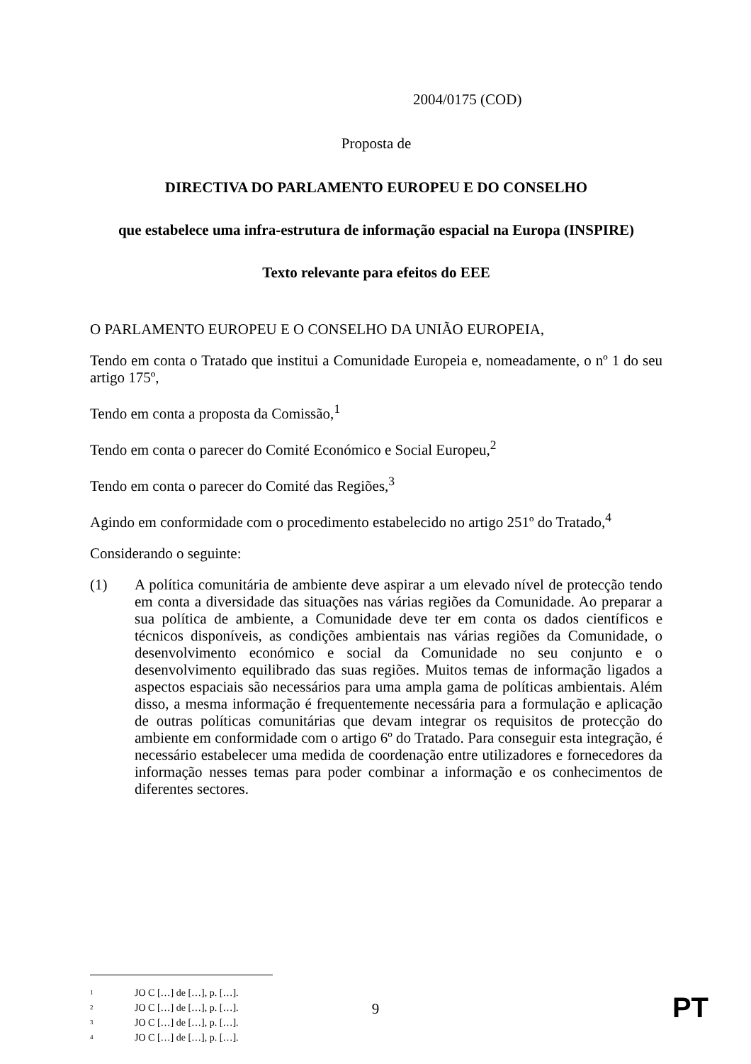2004/0175 (COD)
Proposta de
DIRECTIVA DO PARLAMENTO EUROPEU E DO CONSELHO
que estabelece uma infra-estrutura de informação espacial na Europa (INSPIRE)
Texto relevante para efeitos do EEE
O PARLAMENTO EUROPEU E O CONSELHO DA UNIÃO EUROPEIA,
Tendo em conta o Tratado que institui a Comunidade Europeia e, nomeadamente, o nº 1 do seu artigo 175º,
Tendo em conta a proposta da Comissão,<sup>1</sup>
Tendo em conta o parecer do Comité Económico e Social Europeu,<sup>2</sup>
Tendo em conta o parecer do Comité das Regiões,<sup>3</sup>
Agindo em conformidade com o procedimento estabelecido no artigo 251º do Tratado,<sup>4</sup>
Considerando o seguinte:
(1)
A política comunitária de ambiente deve aspirar a um elevado nível de protecção tendo em conta a diversidade das situações nas várias regiões da Comunidade. Ao preparar a sua política de ambiente, a Comunidade deve ter em conta os dados científicos e técnicos disponíveis, as condições ambientais nas várias regiões da Comunidade, o desenvolvimento económico e social da Comunidade no seu conjunto e o desenvolvimento equilibrado das suas regiões. Muitos temas de informação ligados a aspectos espaciais são necessários para uma ampla gama de políticas ambientais. Além disso, a mesma informação é frequentemente necessária para a formulação e aplicação de outras políticas comunitárias que devam integrar os requisitos de protecção do ambiente em conformidade com o artigo 6º do Tratado. Para conseguir esta integração, é necessário estabelecer uma medida de coordenação entre utilizadores e fornecedores da informação nesses temas para poder combinar a informação e os conhecimentos de diferentes sectores.
1 JO C […] de […], p. […].
2 JO C […] de […], p. […].
3 JO C […] de […], p. […].
4 JO C […] de […], p. […].
9
PT